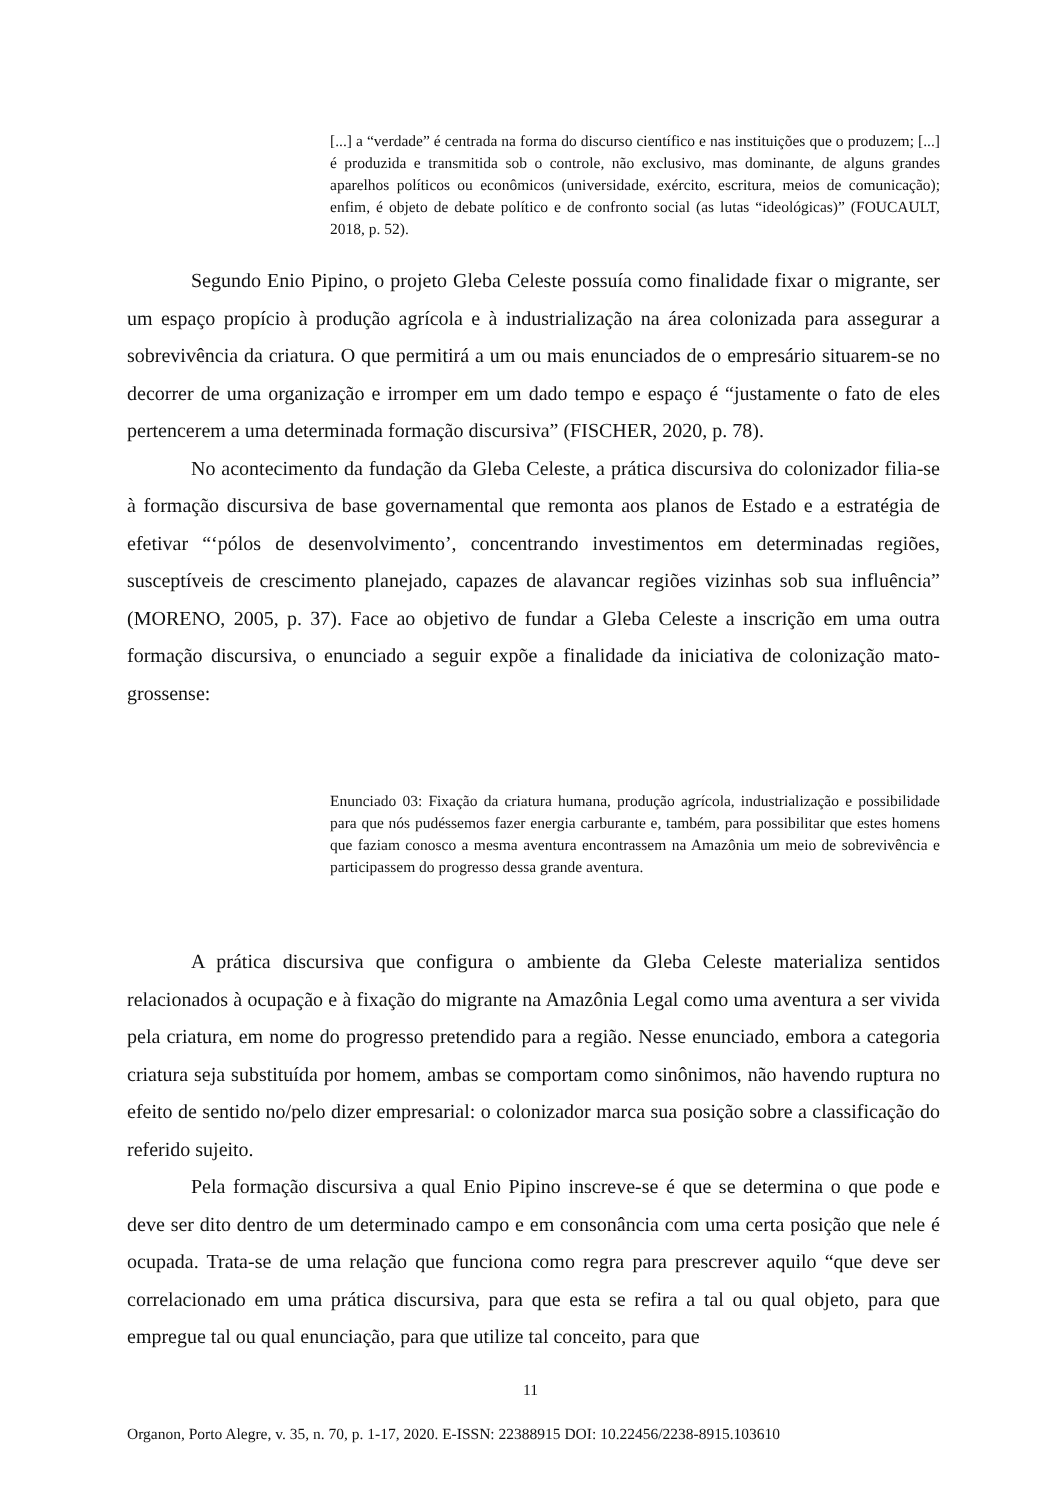[...] a “verdade” é centrada na forma do discurso científico e nas instituições que o produzem; [...] é produzida e transmitida sob o controle, não exclusivo, mas dominante, de alguns grandes aparelhos políticos ou econômicos (universidade, exército, escritura, meios de comunicação); enfim, é objeto de debate político e de confronto social (as lutas “ideológicas)” (FOUCAULT, 2018, p. 52).
Segundo Enio Pipino, o projeto Gleba Celeste possuía como finalidade fixar o migrante, ser um espaço propício à produção agrícola e à industrialização na área colonizada para assegurar a sobrevivência da criatura. O que permitirá a um ou mais enunciados de o empresário situarem-se no decorrer de uma organização e irromper em um dado tempo e espaço é “justamente o fato de eles pertencerem a uma determinada formação discursiva” (FISCHER, 2020, p. 78).
No acontecimento da fundação da Gleba Celeste, a prática discursiva do colonizador filia-se à formação discursiva de base governamental que remonta aos planos de Estado e a estratégia de efetivar “‘pólos de desenvolvimento’, concentrando investimentos em determinadas regiões, susceptíveis de crescimento planejado, capazes de alavancar regiões vizinhas sob sua influência” (MORENO, 2005, p. 37). Face ao objetivo de fundar a Gleba Celeste a inscrição em uma outra formação discursiva, o enunciado a seguir expõe a finalidade da iniciativa de colonização mato-grossense:
Enunciado 03: Fixação da criatura humana, produção agrícola, industrialização e possibilidade para que nós pudéssemos fazer energia carburante e, também, para possibilitar que estes homens que faziam conosco a mesma aventura encontrassem na Amazônia um meio de sobrevivência e participassem do progresso dessa grande aventura.
A prática discursiva que configura o ambiente da Gleba Celeste materializa sentidos relacionados à ocupação e à fixação do migrante na Amazônia Legal como uma aventura a ser vivida pela criatura, em nome do progresso pretendido para a região. Nesse enunciado, embora a categoria criatura seja substituída por homem, ambas se comportam como sinônimos, não havendo ruptura no efeito de sentido no/pelo dizer empresarial: o colonizador marca sua posição sobre a classificação do referido sujeito.
Pela formação discursiva a qual Enio Pipino inscreve-se é que se determina o que pode e deve ser dito dentro de um determinado campo e em consonância com uma certa posição que nele é ocupada. Trata-se de uma relação que funciona como regra para prescrever aquilo “que deve ser correlacionado em uma prática discursiva, para que esta se refira a tal ou qual objeto, para que empregue tal ou qual enunciação, para que utilize tal conceito, para que
11
Organon, Porto Alegre, v. 35, n. 70, p. 1-17, 2020. E-ISSN: 22388915 DOI: 10.22456/2238-8915.103610